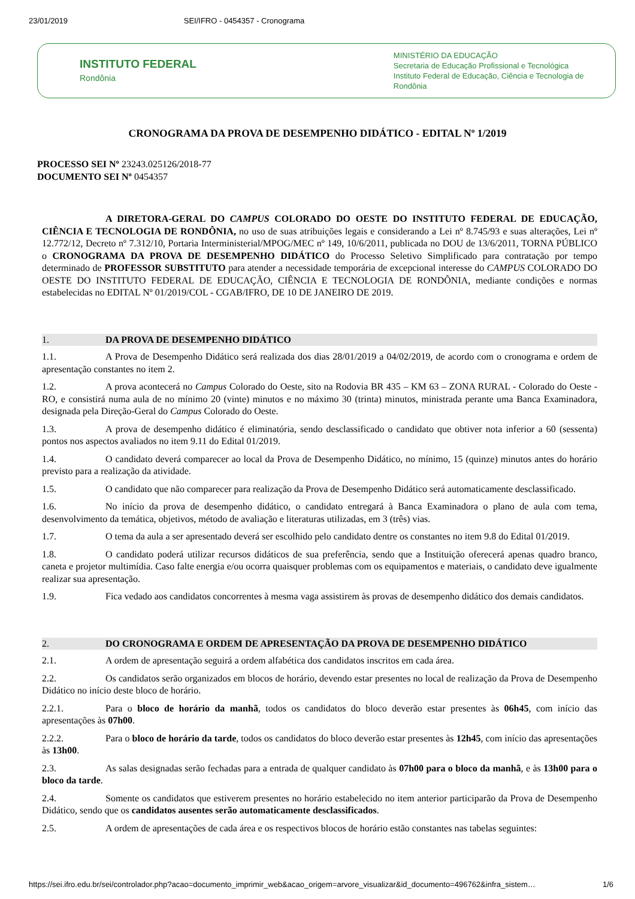23/01/2019 SEI/IFRO - 0454357 - Cronograma
INSTITUTO FEDERAL
Rondônia
MINISTÉRIO DA EDUCAÇÃO
Secretaria de Educação Profissional e Tecnológica
Instituto Federal de Educação, Ciência e Tecnologia de Rondônia
CRONOGRAMA DA PROVA DE DESEMPENHO DIDÁTICO - EDITAL Nº 1/2019
PROCESSO SEI Nº 23243.025126/2018-77
DOCUMENTO SEI Nº 0454357
A DIRETORA-GERAL DO CAMPUS COLORADO DO OESTE DO INSTITUTO FEDERAL DE EDUCAÇÃO, CIÊNCIA E TECNOLOGIA DE RONDÔNIA, no uso de suas atribuições legais e considerando a Lei nº 8.745/93 e suas alterações, Lei nº 12.772/12, Decreto nº 7.312/10, Portaria Interministerial/MPOG/MEC nº 149, 10/6/2011, publicada no DOU de 13/6/2011, TORNA PÚBLICO o CRONOGRAMA DA PROVA DE DESEMPENHO DIDÁTICO do Processo Seletivo Simplificado para contratação por tempo determinado de PROFESSOR SUBSTITUTO para atender a necessidade temporária de excepcional interesse do CAMPUS COLORADO DO OESTE DO INSTITUTO FEDERAL DE EDUCAÇÃO, CIÊNCIA E TECNOLOGIA DE RONDÔNIA, mediante condições e normas estabelecidas no EDITAL Nº 01/2019/COL - CGAB/IFRO, DE 10 DE JANEIRO DE 2019.
1. DA PROVA DE DESEMPENHO DIDÁTICO
1.1. A Prova de Desempenho Didático será realizada dos dias 28/01/2019 a 04/02/2019, de acordo com o cronograma e ordem de apresentação constantes no item 2.
1.2. A prova acontecerá no Campus Colorado do Oeste, sito na Rodovia BR 435 – KM 63 – ZONA RURAL - Colorado do Oeste - RO, e consistirá numa aula de no mínimo 20 (vinte) minutos e no máximo 30 (trinta) minutos, ministrada perante uma Banca Examinadora, designada pela Direção-Geral do Campus Colorado do Oeste.
1.3. A prova de desempenho didático é eliminatória, sendo desclassificado o candidato que obtiver nota inferior a 60 (sessenta) pontos nos aspectos avaliados no item 9.11 do Edital 01/2019.
1.4. O candidato deverá comparecer ao local da Prova de Desempenho Didático, no mínimo, 15 (quinze) minutos antes do horário previsto para a realização da atividade.
1.5. O candidato que não comparecer para realização da Prova de Desempenho Didático será automaticamente desclassificado.
1.6. No início da prova de desempenho didático, o candidato entregará à Banca Examinadora o plano de aula com tema, desenvolvimento da temática, objetivos, método de avaliação e literaturas utilizadas, em 3 (três) vias.
1.7. O tema da aula a ser apresentado deverá ser escolhido pelo candidato dentre os constantes no item 9.8 do Edital 01/2019.
1.8. O candidato poderá utilizar recursos didáticos de sua preferência, sendo que a Instituição oferecerá apenas quadro branco, caneta e projetor multimídia. Caso falte energia e/ou ocorra quaisquer problemas com os equipamentos e materiais, o candidato deve igualmente realizar sua apresentação.
1.9. Fica vedado aos candidatos concorrentes à mesma vaga assistirem às provas de desempenho didático dos demais candidatos.
2. DO CRONOGRAMA E ORDEM DE APRESENTAÇÃO DA PROVA DE DESEMPENHO DIDÁTICO
2.1. A ordem de apresentação seguirá a ordem alfabética dos candidatos inscritos em cada área.
2.2. Os candidatos serão organizados em blocos de horário, devendo estar presentes no local de realização da Prova de Desempenho Didático no início deste bloco de horário.
2.2.1. Para o bloco de horário da manhã, todos os candidatos do bloco deverão estar presentes às 06h45, com início das apresentações às 07h00.
2.2.2. Para o bloco de horário da tarde, todos os candidatos do bloco deverão estar presentes às 12h45, com início das apresentações às 13h00.
2.3. As salas designadas serão fechadas para a entrada de qualquer candidato às 07h00 para o bloco da manhã, e às 13h00 para o bloco da tarde.
2.4. Somente os candidatos que estiverem presentes no horário estabelecido no item anterior participarão da Prova de Desempenho Didático, sendo que os candidatos ausentes serão automaticamente desclassificados.
2.5. A ordem de apresentações de cada área e os respectivos blocos de horário estão constantes nas tabelas seguintes:
https://sei.ifro.edu.br/sei/controlador.php?acao=documento_imprimir_web&acao_origem=arvore_visualizar&id_documento=496762&infra_sistem… 1/6